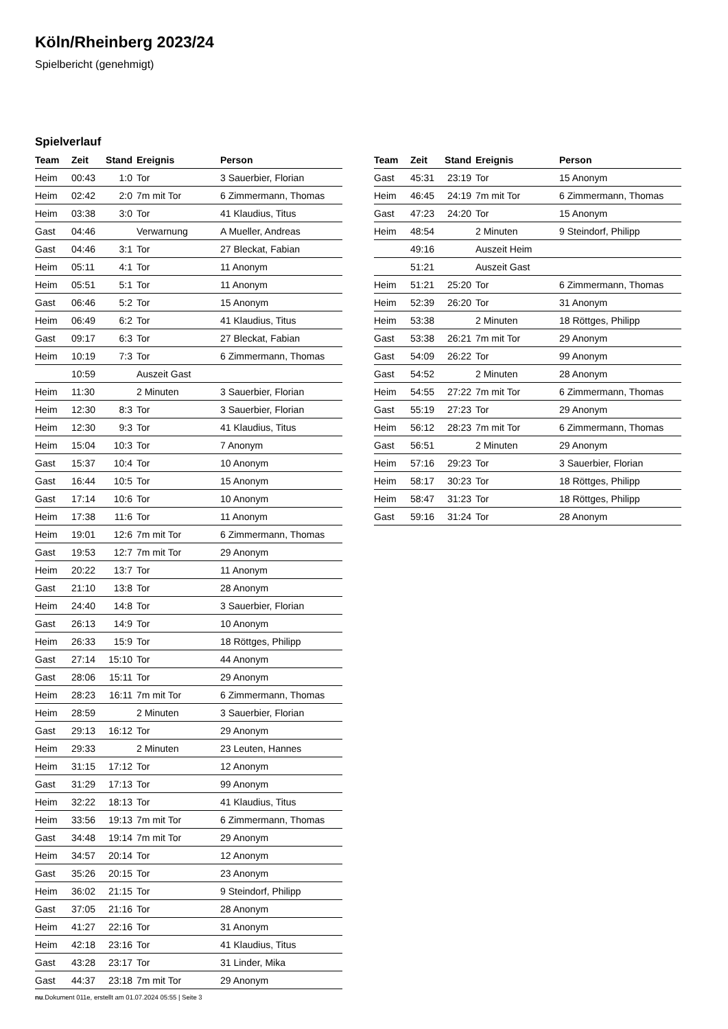Köln/Rheinberg 2023/24
Spielbericht (genehmigt)
Spielverlauf
| Team | Zeit | Stand | Ereignis | Person |
| --- | --- | --- | --- | --- |
| Heim | 00:43 | 1:0 | Tor | 3 Sauerbier, Florian |
| Heim | 02:42 | 2:0 | 7m mit Tor | 6 Zimmermann, Thomas |
| Heim | 03:38 | 3:0 | Tor | 41 Klaudius, Titus |
| Gast | 04:46 | | Verwarnung | A Mueller, Andreas |
| Gast | 04:46 | 3:1 | Tor | 27 Bleckat, Fabian |
| Heim | 05:11 | 4:1 | Tor | 11 Anonym |
| Heim | 05:51 | 5:1 | Tor | 11 Anonym |
| Gast | 06:46 | 5:2 | Tor | 15 Anonym |
| Heim | 06:49 | 6:2 | Tor | 41 Klaudius, Titus |
| Gast | 09:17 | 6:3 | Tor | 27 Bleckat, Fabian |
| Heim | 10:19 | 7:3 | Tor | 6 Zimmermann, Thomas |
| | 10:59 | | Auszeit Gast | |
| Heim | 11:30 | | 2 Minuten | 3 Sauerbier, Florian |
| Heim | 12:30 | 8:3 | Tor | 3 Sauerbier, Florian |
| Heim | 12:30 | 9:3 | Tor | 41 Klaudius, Titus |
| Heim | 15:04 | 10:3 | Tor | 7 Anonym |
| Gast | 15:37 | 10:4 | Tor | 10 Anonym |
| Gast | 16:44 | 10:5 | Tor | 15 Anonym |
| Gast | 17:14 | 10:6 | Tor | 10 Anonym |
| Heim | 17:38 | 11:6 | Tor | 11 Anonym |
| Heim | 19:01 | 12:6 | 7m mit Tor | 6 Zimmermann, Thomas |
| Gast | 19:53 | 12:7 | 7m mit Tor | 29 Anonym |
| Heim | 20:22 | 13:7 | Tor | 11 Anonym |
| Gast | 21:10 | 13:8 | Tor | 28 Anonym |
| Heim | 24:40 | 14:8 | Tor | 3 Sauerbier, Florian |
| Gast | 26:13 | 14:9 | Tor | 10 Anonym |
| Heim | 26:33 | 15:9 | Tor | 18 Röttges, Philipp |
| Gast | 27:14 | 15:10 | Tor | 44 Anonym |
| Gast | 28:06 | 15:11 | Tor | 29 Anonym |
| Heim | 28:23 | 16:11 | 7m mit Tor | 6 Zimmermann, Thomas |
| Heim | 28:59 | | 2 Minuten | 3 Sauerbier, Florian |
| Gast | 29:13 | 16:12 | Tor | 29 Anonym |
| Heim | 29:33 | | 2 Minuten | 23 Leuten, Hannes |
| Heim | 31:15 | 17:12 | Tor | 12 Anonym |
| Gast | 31:29 | 17:13 | Tor | 99 Anonym |
| Heim | 32:22 | 18:13 | Tor | 41 Klaudius, Titus |
| Heim | 33:56 | 19:13 | 7m mit Tor | 6 Zimmermann, Thomas |
| Gast | 34:48 | 19:14 | 7m mit Tor | 29 Anonym |
| Heim | 34:57 | 20:14 | Tor | 12 Anonym |
| Gast | 35:26 | 20:15 | Tor | 23 Anonym |
| Heim | 36:02 | 21:15 | Tor | 9 Steindorf, Philipp |
| Gast | 37:05 | 21:16 | Tor | 28 Anonym |
| Heim | 41:27 | 22:16 | Tor | 31 Anonym |
| Heim | 42:18 | 23:16 | Tor | 41 Klaudius, Titus |
| Gast | 43:28 | 23:17 | Tor | 31 Linder, Mika |
| Gast | 44:37 | 23:18 | 7m mit Tor | 29 Anonym |
| Team | Zeit | Stand | Ereignis | Person |
| --- | --- | --- | --- | --- |
| Gast | 45:31 | 23:19 | Tor | 15 Anonym |
| Heim | 46:45 | 24:19 | 7m mit Tor | 6 Zimmermann, Thomas |
| Gast | 47:23 | 24:20 | Tor | 15 Anonym |
| Heim | 48:54 | | 2 Minuten | 9 Steindorf, Philipp |
| | 49:16 | | Auszeit Heim | |
| | 51:21 | | Auszeit Gast | |
| Heim | 51:21 | 25:20 | Tor | 6 Zimmermann, Thomas |
| Heim | 52:39 | 26:20 | Tor | 31 Anonym |
| Heim | 53:38 | | 2 Minuten | 18 Röttges, Philipp |
| Gast | 53:38 | 26:21 | 7m mit Tor | 29 Anonym |
| Gast | 54:09 | 26:22 | Tor | 99 Anonym |
| Gast | 54:52 | | 2 Minuten | 28 Anonym |
| Heim | 54:55 | 27:22 | 7m mit Tor | 6 Zimmermann, Thomas |
| Gast | 55:19 | 27:23 | Tor | 29 Anonym |
| Heim | 56:12 | 28:23 | 7m mit Tor | 6 Zimmermann, Thomas |
| Gast | 56:51 | | 2 Minuten | 29 Anonym |
| Heim | 57:16 | 29:23 | Tor | 3 Sauerbier, Florian |
| Heim | 58:17 | 30:23 | Tor | 18 Röttges, Philipp |
| Heim | 58:47 | 31:23 | Tor | 18 Röttges, Philipp |
| Gast | 59:16 | 31:24 | Tor | 28 Anonym |
nu.Dokument 011e, erstellt am 01.07.2024 05:55 | Seite 3